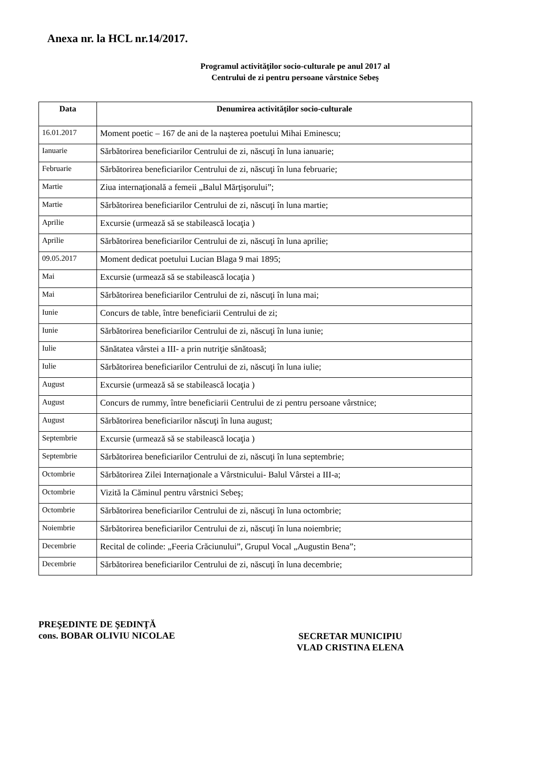Anexa nr. la HCL nr.14/2017.
Programul activităţilor socio-culturale pe anul 2017 al
Centrului de zi pentru persoane vârstnice Sebeş
| Data | Denumirea activităţilor socio-culturale |
| --- | --- |
| 16.01.2017 | Moment poetic – 167 de ani de la naşterea poetului Mihai Eminescu; |
| Ianuarie | Sărbătorirea beneficiarilor Centrului de zi, născuţi în luna ianuarie; |
| Februarie | Sărbătorirea beneficiarilor Centrului de zi, născuţi în luna februarie; |
| Martie | Ziua internaţională a femeii „Balul Mărţişorului”; |
| Martie | Sărbătorirea beneficiarilor Centrului de zi, născuţi în luna martie; |
| Aprilie | Excursie (urmează să se stabilească locaţia ) |
| Aprilie | Sărbătorirea beneficiarilor Centrului de zi, născuţi în luna aprilie; |
| 09.05.2017 | Moment dedicat poetului Lucian Blaga 9 mai 1895; |
| Mai | Excursie (urmează să se stabilească locaţia ) |
| Mai | Sărbătorirea beneficiarilor Centrului de zi, născuţi în luna mai; |
| Iunie | Concurs de table, între beneficiarii Centrului de zi; |
| Iunie | Sărbătorirea beneficiarilor Centrului de zi, născuţi în luna iunie; |
| Iulie | Sănătatea vârstei a III- a prin nutriţie sănătoasă; |
| Iulie | Sărbătorirea beneficiarilor Centrului de zi, născuţi în luna iulie; |
| August | Excursie (urmează să se stabilească locaţia ) |
| August | Concurs de rummy, între beneficiarii Centrului de zi pentru persoane vârstnice; |
| August | Sărbătorirea beneficiarilor născuţi în luna august; |
| Septembrie | Excursie (urmează să se stabilească locaţia ) |
| Septembrie | Sărbătorirea beneficiarilor Centrului de zi, născuţi în luna septembrie; |
| Octombrie | Sărbătorirea Zilei Internaţionale a Vârstnicului- Balul Vârstei a III-a; |
| Octombrie | Vizită la Căminul pentru vârstnici Sebeş; |
| Octombrie | Sărbătorirea beneficiarilor Centrului de zi, născuţi în luna octombrie; |
| Noiembrie | Sărbătorirea beneficiarilor Centrului de zi, născuţi în luna noiembrie; |
| Decembrie | Recital de colinde: „Feeria Crăciunului”, Grupul Vocal „Augustin Bena”; |
| Decembrie | Sărbătorirea beneficiarilor Centrului de zi, născuţi în luna decembrie; |
PREŞEDINTE DE ŞEDINŢĂ
cons. BOBAR OLIVIU NICOLAE
SECRETAR MUNICIPIU
VLAD CRISTINA ELENA